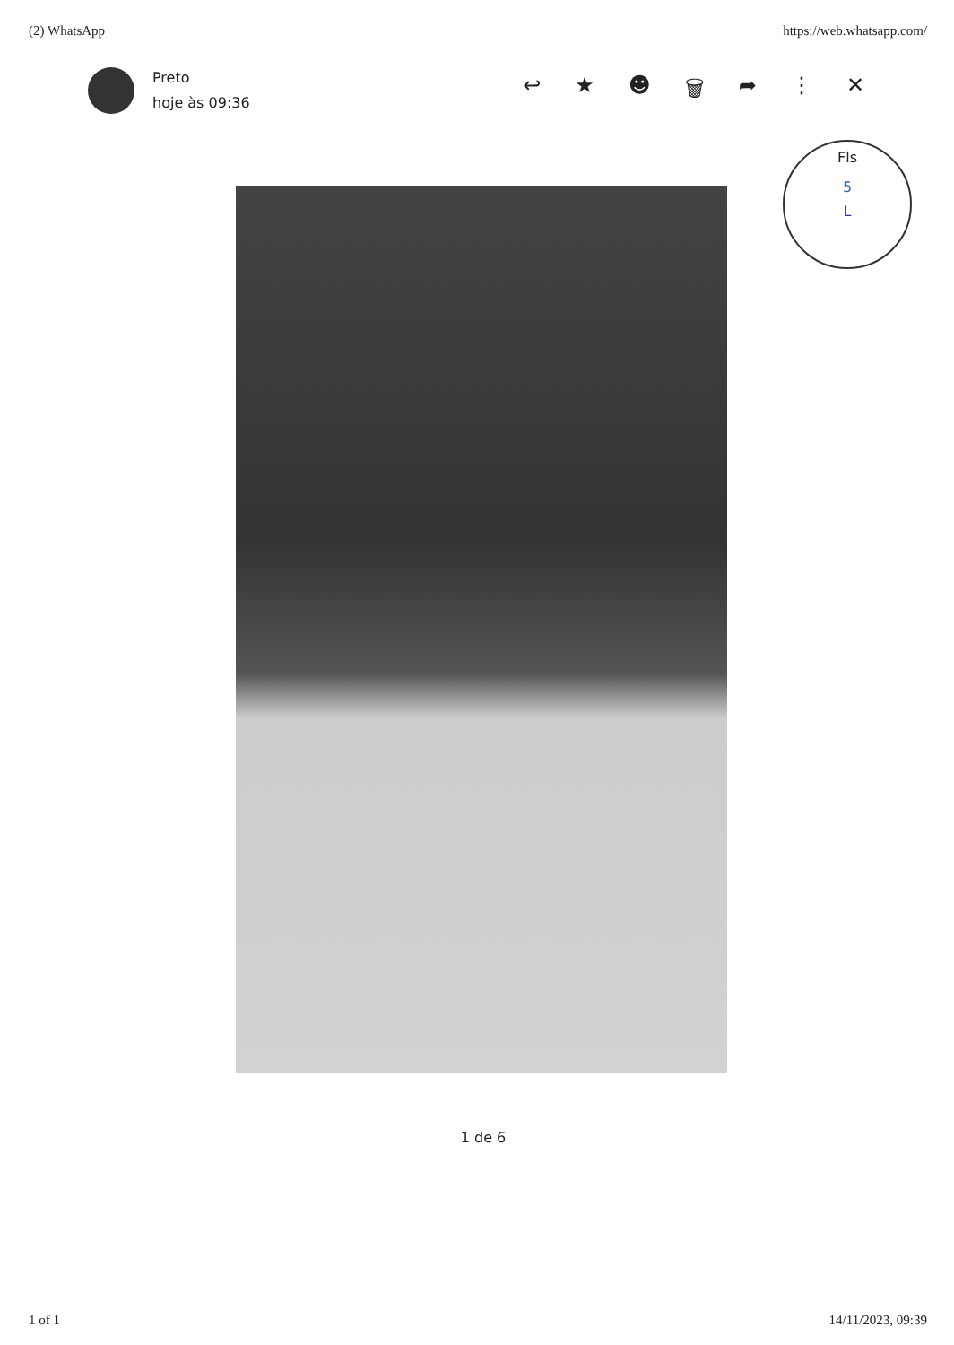(2) WhatsApp https://web.whatsapp.com/
Preto
hoje às 09:36
↩ ★ ☻ 🗑 ➦ ⋮ ✕
Fls
5
L
1 de 6
1 of 1 14/11/2023, 09:39